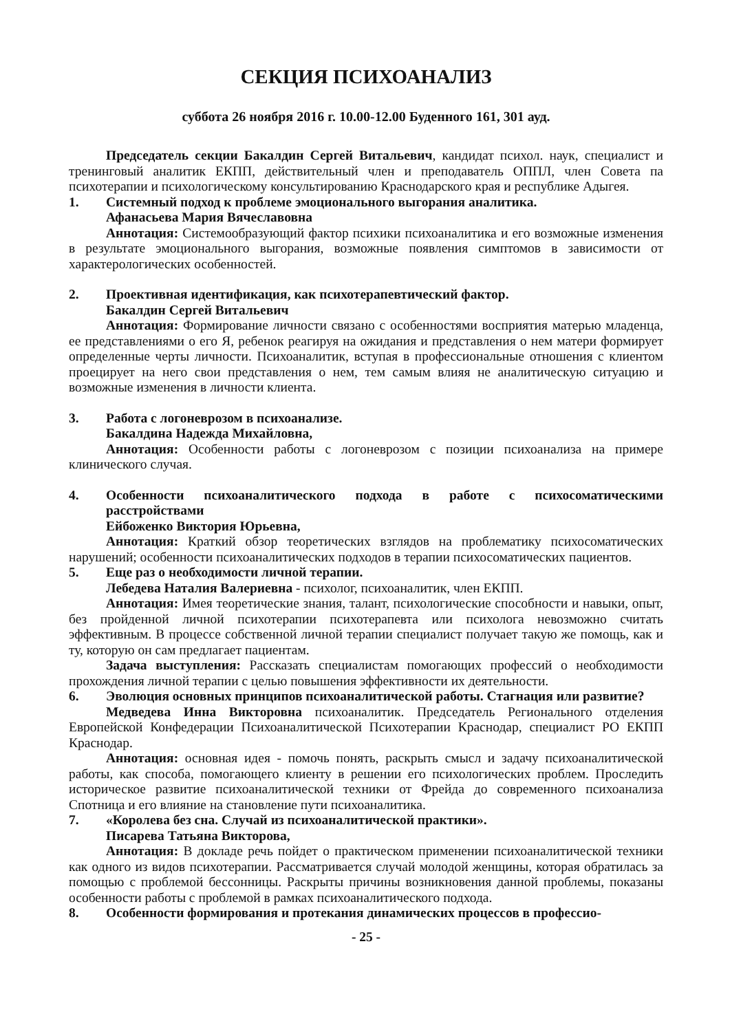СЕКЦИЯ ПСИХОАНАЛИЗ
суббота 26 ноября 2016 г. 10.00-12.00 Буденного 161, 301 ауд.
Председатель секции Бакалдин Сергей Витальевич, кандидат психол. наук, специалист и тренинговый аналитик ЕКПП, действительный член и преподаватель ОППЛ, член Совета па психотерапии и психологическому консультированию Краснодарского края и республике Адыгея.
1. Системный подход к проблеме эмоционального выгорания аналитика.
Афанасьева Мария Вячеславовна
Аннотация: Системообразующий фактор психики психоаналитика и его возможные изменения в результате эмоционального выгорания, возможные появления симптомов в зависимости от характерологических особенностей.
2. Проективная идентификация, как психотерапевтический фактор.
Бакалдин Сергей Витальевич
Аннотация: Формирование личности связано с особенностями восприятия матерью младенца, ее представлениями о его Я, ребенок реагируя на ожидания и представления о нем матери формирует определенные черты личности. Психоаналитик, вступая в профессиональные отношения с клиентом проецирует на него свои представления о нем, тем самым влияя не аналитическую ситуацию и возможные изменения в личности клиента.
3. Работа с логоневрозом в психоанализе.
Бакалдина Надежда Михайловна,
Аннотация: Особенности работы с логоневрозом с позиции психоанализа на примере клинического случая.
4. Особенности психоаналитического подхода в работе с психосоматическими расстройствами
Ейбоженко Виктория Юрьевна,
Аннотация: Краткий обзор теоретических взглядов на проблематику психосоматических нарушений; особенности психоаналитических подходов в терапии психосоматических пациентов.
5. Еще раз о необходимости личной терапии.
Лебедева Наталия Валериевна - психолог, психоаналитик, член ЕКПП.
Аннотация: Имея теоретические знания, талант, психологические способности и навыки, опыт, без пройденной личной психотерапии психотерапевта или психолога невозможно считать эффективным. В процессе собственной личной терапии специалист получает такую же помощь, как и ту, которую он сам предлагает пациентам.
Задача выступления: Рассказать специалистам помогающих профессий о необходимости прохождения личной терапии с целью повышения эффективности их деятельности.
6. Эволюция основных принципов психоаналитической работы. Стагнация или развитие?
Медведева Инна Викторовна психоаналитик. Председатель Регионального отделения Европейской Конфедерации Психоаналитической Психотерапии Краснодар, специалист РО ЕКПП Краснодар.
Аннотация: основная идея - помочь понять, раскрыть смысл и задачу психоаналитической работы, как способа, помогающего клиенту в решении его психологических проблем. Проследить историческое развитие психоаналитической техники от Фрейда до современного психоанализа Спотница и его влияние на становление пути психоаналитика.
7. «Королева без сна. Случай из психоаналитической практики».
Писарева Татьяна Викторова,
Аннотация: В докладе речь пойдет о практическом применении психоаналитической техники как одного из видов психотерапии. Рассматривается случай молодой женщины, которая обратилась за помощью с проблемой бессонницы. Раскрыты причины возникновения данной проблемы, показаны особенности работы с проблемой в рамках психоаналитического подхода.
8. Особенности формирования и протекания динамических процессов в профессио-
- 25 -